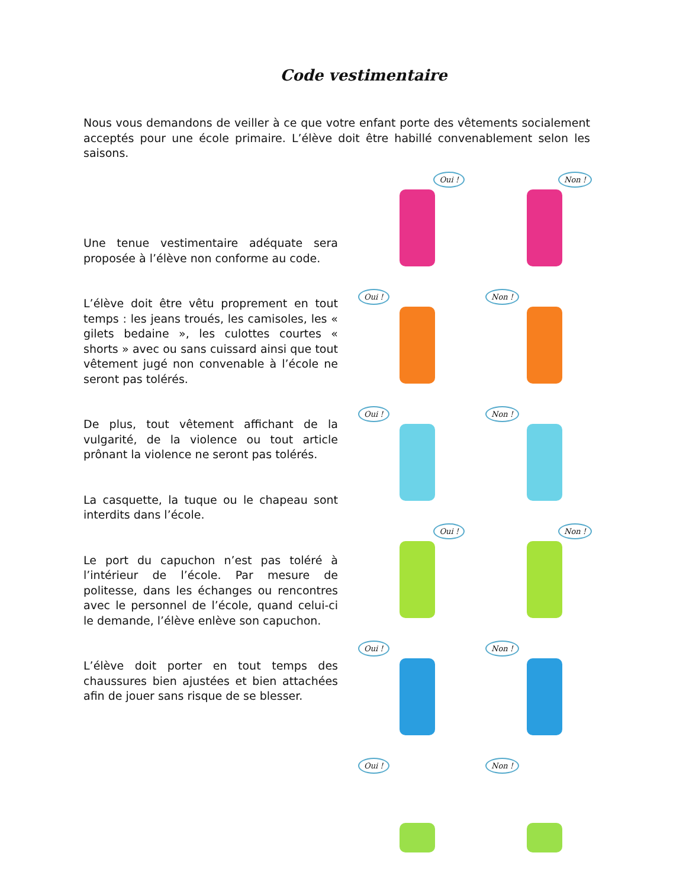Code vestimentaire
Nous vous demandons de veiller à ce que votre enfant porte des vêtements socialement acceptés pour une école primaire. L’élève doit être habillé convenablement selon les saisons.
Une tenue vestimentaire adéquate sera proposée à l’élève non conforme au code.
L’élève doit être vêtu proprement en tout temps : les jeans troués, les camisoles, les « gilets bedaine », les culottes courtes « shorts » avec ou sans cuissard ainsi que tout vêtement jugé non convenable à l’école ne seront pas tolérés.
De plus, tout vêtement affichant de la vulgarité, de la violence ou tout article prônant la violence ne seront pas tolérés.
La casquette, la tuque ou le chapeau sont interdits dans l’école.
Le port du capuchon n’est pas toléré à l’intérieur de l’école. Par mesure de politesse, dans les échanges ou rencontres avec le personnel de l’école, quand celui-ci le demande, l’élève enlève son capuchon.
L’élève doit porter en tout temps des chaussures bien ajustées et bien attachées afin de jouer sans risque de se blesser.
Oui !
Non !
Oui !
Non !
Oui !
Non !
Oui !
Non !
Oui !
Non !
Oui !
Non !